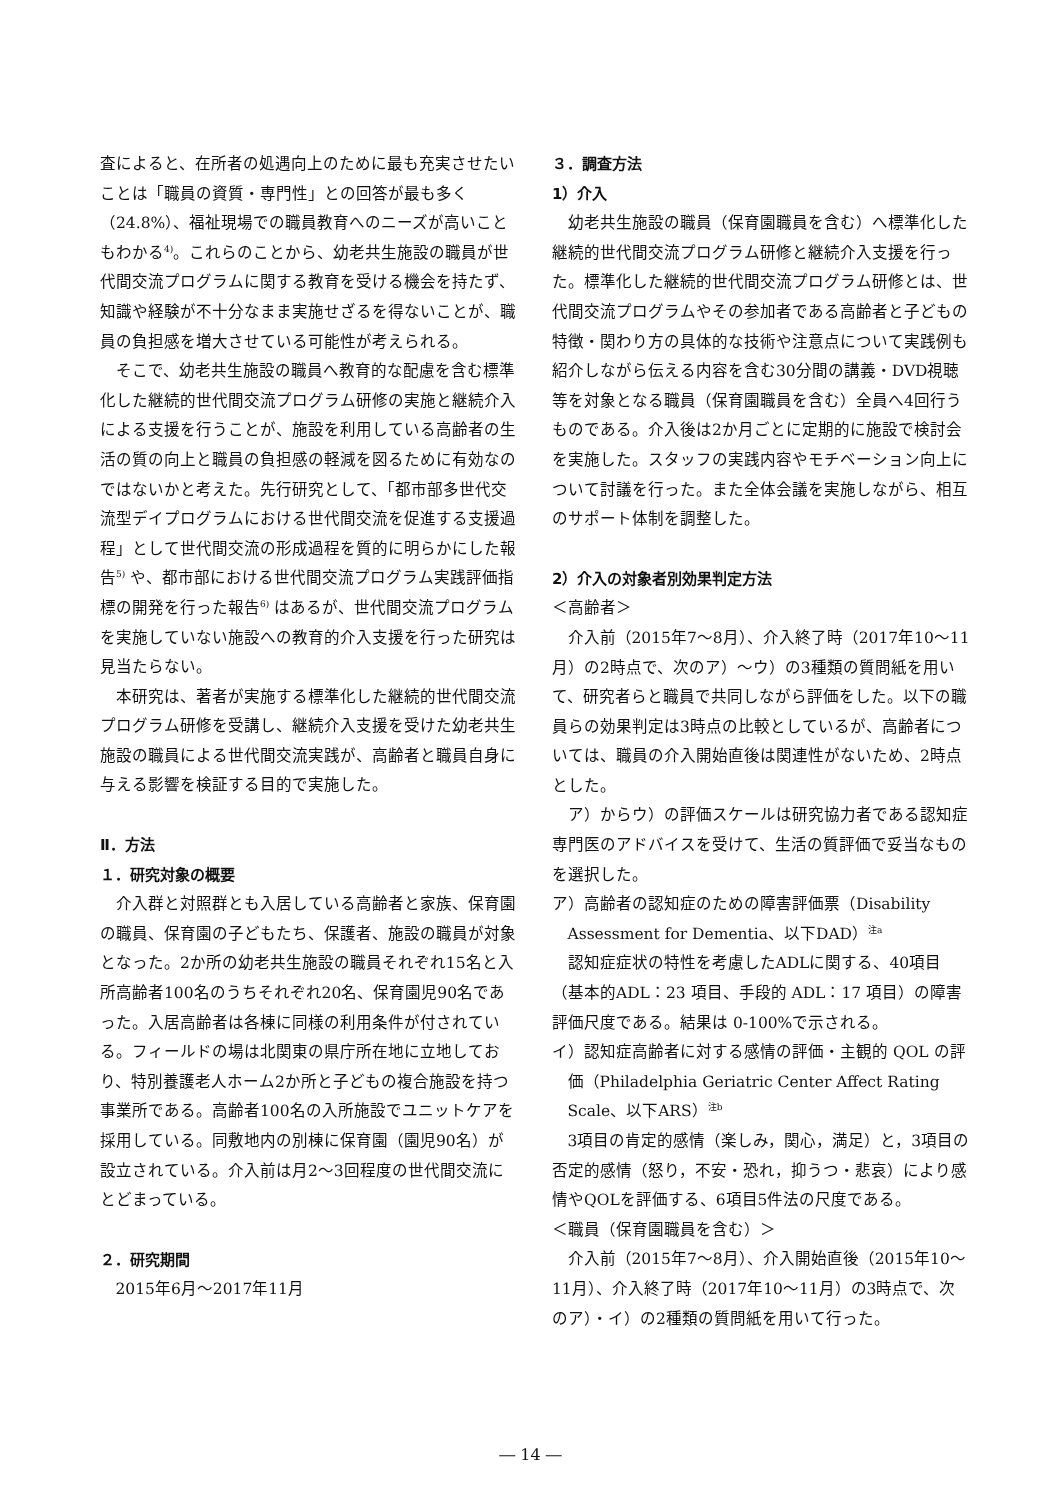査によると、在所者の処遇向上のために最も充実させたいことは「職員の資質・専門性」との回答が最も多く（24.8%）、福祉現場での職員教育へのニーズが高いこともわかる<sup>4)</sup>。これらのことから、幼老共生施設の職員が世代間交流プログラムに関する教育を受ける機会を持たず、知識や経験が不十分なまま実施せざるを得ないことが、職員の負担感を増大させている可能性が考えられる。
そこで、幼老共生施設の職員へ教育的な配慮を含む標準化した継続的世代間交流プログラム研修の実施と継続介入による支援を行うことが、施設を利用している高齢者の生活の質の向上と職員の負担感の軽減を図るために有効なのではないかと考えた。先行研究として、「都市部多世代交流型デイプログラムにおける世代間交流を促進する支援過程」として世代間交流の形成過程を質的に明らかにした報告<sup>5)</sup> や、都市部における世代間交流プログラム実践評価指標の開発を行った報告<sup>6)</sup> はあるが、世代間交流プログラムを実施していない施設への教育的介入支援を行った研究は見当たらない。
本研究は、著者が実施する標準化した継続的世代間交流プログラム研修を受講し、継続介入支援を受けた幼老共生施設の職員による世代間交流実践が、高齢者と職員自身に与える影響を検証する目的で実施した。
Ⅱ．方法
１．研究対象の概要
介入群と対照群とも入居している高齢者と家族、保育園の職員、保育園の子どもたち、保護者、施設の職員が対象となった。2か所の幼老共生施設の職員それぞれ15名と入所高齢者100名のうちそれぞれ20名、保育園児90名であった。入居高齢者は各棟に同様の利用条件が付されている。フィールドの場は北関東の県庁所在地に立地しており、特別養護老人ホーム2か所と子どもの複合施設を持つ事業所である。高齢者100名の入所施設でユニットケアを採用している。同敷地内の別棟に保育園（園児90名）が設立されている。介入前は月2〜3回程度の世代間交流にとどまっている。
２．研究期間
2015年6月〜2017年11月
３．調査方法
1）介入
幼老共生施設の職員（保育園職員を含む）へ標準化した継続的世代間交流プログラム研修と継続介入支援を行った。標準化した継続的世代間交流プログラム研修とは、世代間交流プログラムやその参加者である高齢者と子どもの特徴・関わり方の具体的な技術や注意点について実践例も紹介しながら伝える内容を含む30分間の講義・DVD視聴等を対象となる職員（保育園職員を含む）全員へ4回行うものである。介入後は2か月ごとに定期的に施設で検討会を実施した。スタッフの実践内容やモチベーション向上について討議を行った。また全体会議を実施しながら、相互のサポート体制を調整した。
2）介入の対象者別効果判定方法
＜高齢者＞
介入前（2015年7〜8月）、介入終了時（2017年10〜11月）の2時点で、次のア）〜ウ）の3種類の質問紙を用いて、研究者らと職員で共同しながら評価をした。以下の職員らの効果判定は3時点の比較としているが、高齢者については、職員の介入開始直後は関連性がないため、2時点とした。
ア）からウ）の評価スケールは研究協力者である認知症専門医のアドバイスを受けて、生活の質評価で妥当なものを選択した。
ア）高齢者の認知症のための障害評価票（Disability Assessment for Dementia、以下DAD）<sup>注a</sup>
認知症症状の特性を考慮したADLに関する、40項目（基本的ADL：23 項目、手段的 ADL：17 項目）の障害評価尺度である。結果は 0-100%で示される。
イ）認知症高齢者に対する感情の評価・主観的 QOL の評価（Philadelphia Geriatric Center Affect Rating Scale、以下ARS）<sup>注b</sup>
3項目の肯定的感情（楽しみ，関心，満足）と，3項目の否定的感情（怒り，不安・恐れ，抑うつ・悲哀）により感情やQOLを評価する、6項目5件法の尺度である。
＜職員（保育園職員を含む）＞
介入前（2015年7〜8月）、介入開始直後（2015年10〜11月）、介入終了時（2017年10〜11月）の3時点で、次のア）・イ）の2種類の質問紙を用いて行った。
― 14 ―